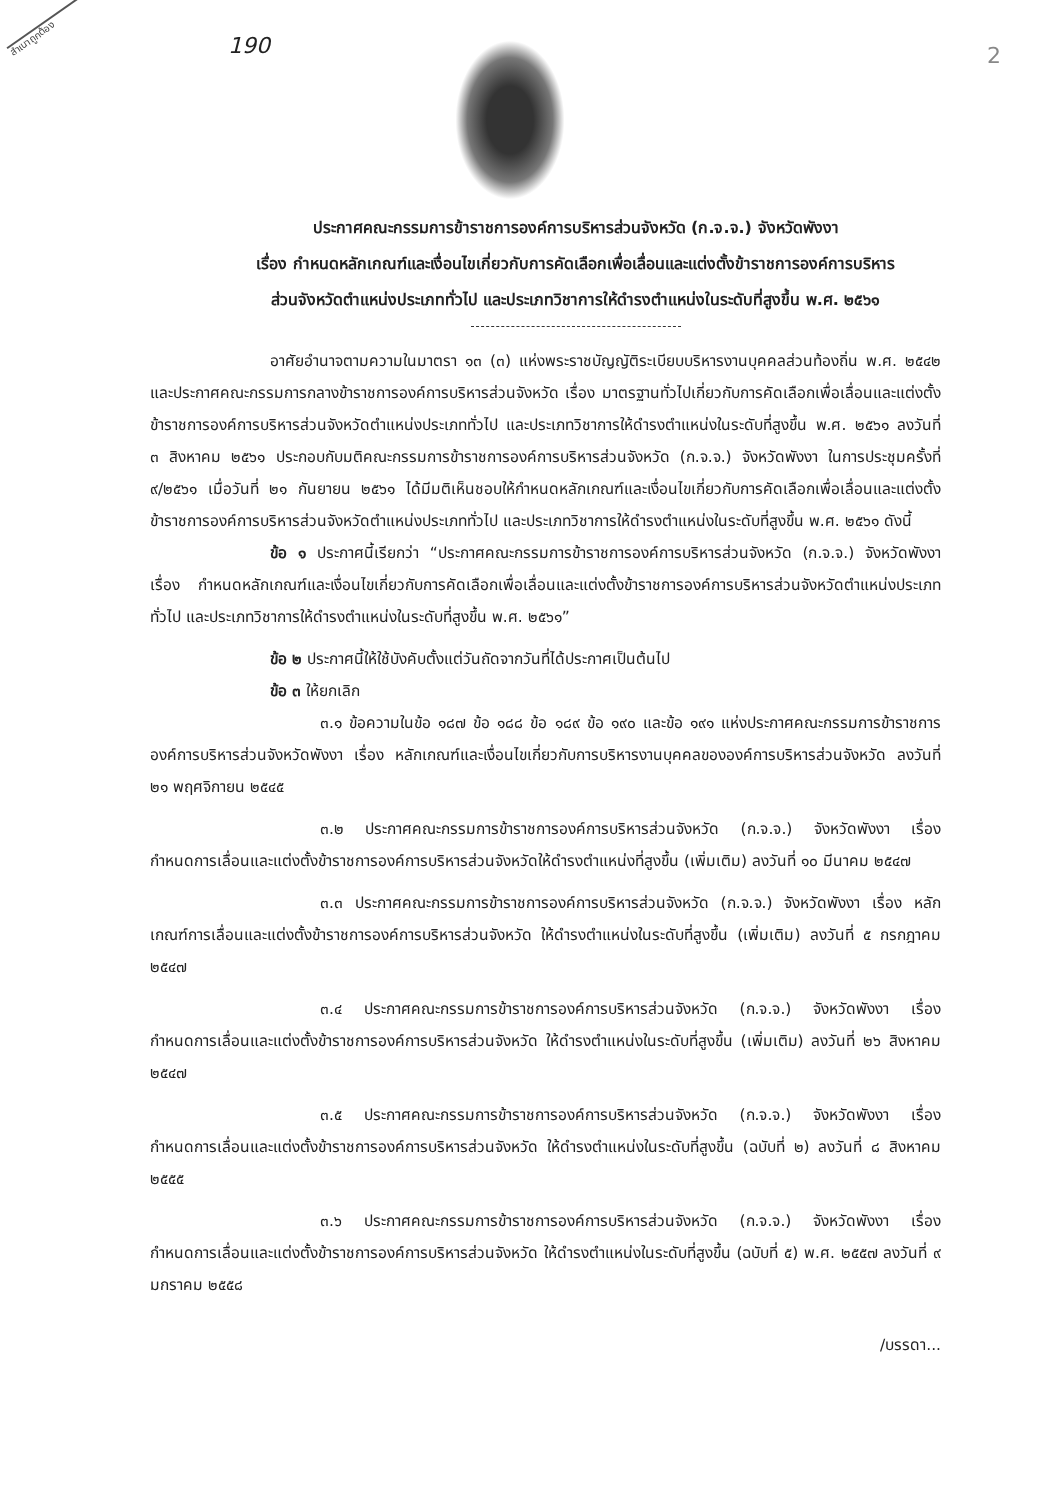สำเนาถูกต้อง 190 2
ประกาศคณะกรรมการข้าราชการองค์การบริหารส่วนจังหวัด (ก.จ.จ.) จังหวัดพังงา
เรื่อง กำหนดหลักเกณฑ์และเงื่อนไขเกี่ยวกับการคัดเลือกเพื่อเลื่อนและแต่งตั้งข้าราชการองค์การบริหาร
ส่วนจังหวัดตำแหน่งประเภททั่วไป และประเภทวิชาการให้ดำรงตำแหน่งในระดับที่สูงขึ้น พ.ศ. ๒๕๖๑
อาศัยอำนาจตามความในมาตรา ๑๓ (๓) แห่งพระราชบัญญัติระเบียบบริหารงานบุคคลส่วนท้องถิ่น พ.ศ. ๒๕๔๒ และประกาศคณะกรรมการกลางข้าราชการองค์การบริหารส่วนจังหวัด เรื่อง มาตรฐานทั่วไปเกี่ยวกับการคัดเลือกเพื่อเลื่อนและแต่งตั้งข้าราชการองค์การบริหารส่วนจังหวัดตำแหน่งประเภททั่วไป และประเภทวิชาการให้ดำรงตำแหน่งในระดับที่สูงขึ้น พ.ศ. ๒๕๖๑ ลงวันที่ ๓ สิงหาคม ๒๕๖๑ ประกอบกับมติคณะกรรมการข้าราชการองค์การบริหารส่วนจังหวัด (ก.จ.จ.) จังหวัดพังงา ในการประชุมครั้งที่ ๙/๒๕๖๑ เมื่อวันที่ ๒๑ กันยายน ๒๕๖๑ ได้มีมติเห็นชอบให้กำหนดหลักเกณฑ์และเงื่อนไขเกี่ยวกับการคัดเลือกเพื่อเลื่อนและแต่งตั้งข้าราชการองค์การบริหารส่วนจังหวัดตำแหน่งประเภททั่วไป และประเภทวิชาการให้ดำรงตำแหน่งในระดับที่สูงขึ้น พ.ศ. ๒๕๖๑ ดังนี้
ข้อ ๑ ประกาศนี้เรียกว่า “ประกาศคณะกรรมการข้าราชการองค์การบริหารส่วนจังหวัด (ก.จ.จ.) จังหวัดพังงา เรื่อง กำหนดหลักเกณฑ์และเงื่อนไขเกี่ยวกับการคัดเลือกเพื่อเลื่อนและแต่งตั้งข้าราชการองค์การบริหารส่วนจังหวัดตำแหน่งประเภททั่วไป และประเภทวิชาการให้ดำรงตำแหน่งในระดับที่สูงขึ้น พ.ศ. ๒๕๖๑”
ข้อ ๒ ประกาศนี้ให้ใช้บังคับตั้งแต่วันถัดจากวันที่ได้ประกาศเป็นต้นไป
ข้อ ๓ ให้ยกเลิก
๓.๑ ข้อความในข้อ ๑๘๗ ข้อ ๑๘๘ ข้อ ๑๘๙ ข้อ ๑๙๐ และข้อ ๑๙๑ แห่งประกาศคณะกรรมการข้าราชการองค์การบริหารส่วนจังหวัดพังงา เรื่อง หลักเกณฑ์และเงื่อนไขเกี่ยวกับการบริหารงานบุคคลขององค์การบริหารส่วนจังหวัด ลงวันที่ ๒๑ พฤศจิกายน ๒๕๔๕
๓.๒ ประกาศคณะกรรมการข้าราชการองค์การบริหารส่วนจังหวัด (ก.จ.จ.) จังหวัดพังงา เรื่อง กำหนดการเลื่อนและแต่งตั้งข้าราชการองค์การบริหารส่วนจังหวัดให้ดำรงตำแหน่งที่สูงขึ้น (เพิ่มเติม) ลงวันที่ ๑๐ มีนาคม ๒๕๔๗
๓.๓ ประกาศคณะกรรมการข้าราชการองค์การบริหารส่วนจังหวัด (ก.จ.จ.) จังหวัดพังงา เรื่อง หลักเกณฑ์การเลื่อนและแต่งตั้งข้าราชการองค์การบริหารส่วนจังหวัด ให้ดำรงตำแหน่งในระดับที่สูงขึ้น (เพิ่มเติม) ลงวันที่ ๕ กรกฎาคม ๒๕๔๗
๓.๔ ประกาศคณะกรรมการข้าราชการองค์การบริหารส่วนจังหวัด (ก.จ.จ.) จังหวัดพังงา เรื่อง กำหนดการเลื่อนและแต่งตั้งข้าราชการองค์การบริหารส่วนจังหวัด ให้ดำรงตำแหน่งในระดับที่สูงขึ้น (เพิ่มเติม) ลงวันที่ ๒๖ สิงหาคม ๒๕๔๗
๓.๕ ประกาศคณะกรรมการข้าราชการองค์การบริหารส่วนจังหวัด (ก.จ.จ.) จังหวัดพังงา เรื่อง กำหนดการเลื่อนและแต่งตั้งข้าราชการองค์การบริหารส่วนจังหวัด ให้ดำรงตำแหน่งในระดับที่สูงขึ้น (ฉบับที่ ๒) ลงวันที่ ๘ สิงหาคม ๒๕๕๕
๓.๖ ประกาศคณะกรรมการข้าราชการองค์การบริหารส่วนจังหวัด (ก.จ.จ.) จังหวัดพังงา เรื่อง กำหนดการเลื่อนและแต่งตั้งข้าราชการองค์การบริหารส่วนจังหวัด ให้ดำรงตำแหน่งในระดับที่สูงขึ้น (ฉบับที่ ๕) พ.ศ. ๒๕๕๗ ลงวันที่ ๙ มกราคม ๒๕๕๘
/บรรดา...